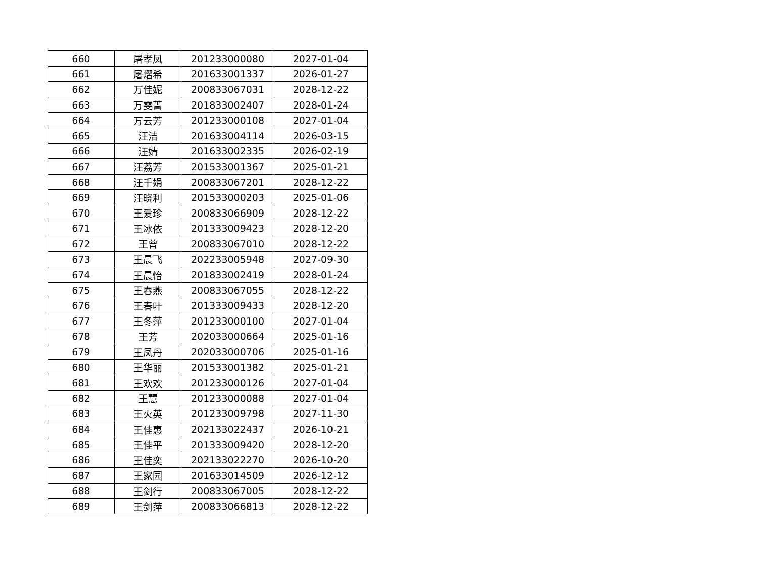| 660 | 屠孝凤 | 201233000080 | 2027-01-04 |
| 661 | 屠熠希 | 201633001337 | 2026-01-27 |
| 662 | 万佳妮 | 200833067031 | 2028-12-22 |
| 663 | 万雯菁 | 201833002407 | 2028-01-24 |
| 664 | 万云芳 | 201233000108 | 2027-01-04 |
| 665 | 汪洁 | 201633004114 | 2026-03-15 |
| 666 | 汪婧 | 201633002335 | 2026-02-19 |
| 667 | 汪荔芳 | 201533001367 | 2025-01-21 |
| 668 | 汪千娟 | 200833067201 | 2028-12-22 |
| 669 | 汪晓利 | 201533000203 | 2025-01-06 |
| 670 | 王爱珍 | 200833066909 | 2028-12-22 |
| 671 | 王冰依 | 201333009423 | 2028-12-20 |
| 672 | 王曾 | 200833067010 | 2028-12-22 |
| 673 | 王晨飞 | 202233005948 | 2027-09-30 |
| 674 | 王晨怡 | 201833002419 | 2028-01-24 |
| 675 | 王春燕 | 200833067055 | 2028-12-22 |
| 676 | 王春叶 | 201333009433 | 2028-12-20 |
| 677 | 王冬萍 | 201233000100 | 2027-01-04 |
| 678 | 王芳 | 202033000664 | 2025-01-16 |
| 679 | 王凤丹 | 202033000706 | 2025-01-16 |
| 680 | 王华丽 | 201533001382 | 2025-01-21 |
| 681 | 王欢欢 | 201233000126 | 2027-01-04 |
| 682 | 王慧 | 201233000088 | 2027-01-04 |
| 683 | 王火英 | 201233009798 | 2027-11-30 |
| 684 | 王佳惠 | 202133022437 | 2026-10-21 |
| 685 | 王佳平 | 201333009420 | 2028-12-20 |
| 686 | 王佳奕 | 202133022270 | 2026-10-20 |
| 687 | 王家园 | 201633014509 | 2026-12-12 |
| 688 | 王剑行 | 200833067005 | 2028-12-22 |
| 689 | 王剑萍 | 200833066813 | 2028-12-22 |